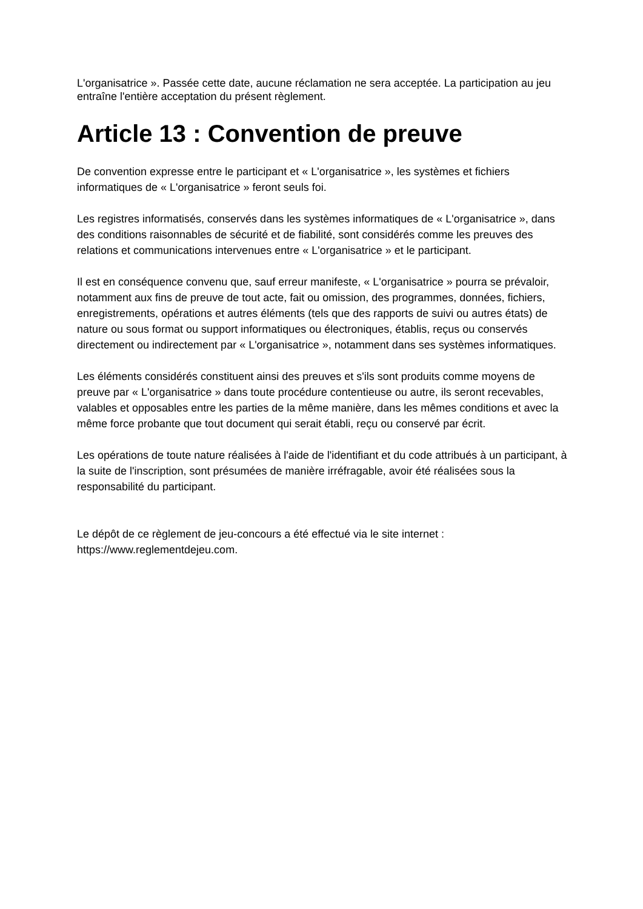L'organisatrice ». Passée cette date, aucune réclamation ne sera acceptée. La participation au jeu entraîne l'entière acceptation du présent règlement.
Article 13 : Convention de preuve
De convention expresse entre le participant et « L'organisatrice », les systèmes et fichiers informatiques de « L'organisatrice » feront seuls foi.
Les registres informatisés, conservés dans les systèmes informatiques de « L'organisatrice », dans des conditions raisonnables de sécurité et de fiabilité, sont considérés comme les preuves des relations et communications intervenues entre « L'organisatrice » et le participant.
Il est en conséquence convenu que, sauf erreur manifeste, « L'organisatrice » pourra se prévaloir, notamment aux fins de preuve de tout acte, fait ou omission, des programmes, données, fichiers, enregistrements, opérations et autres éléments (tels que des rapports de suivi ou autres états) de nature ou sous format ou support informatiques ou électroniques, établis, reçus ou conservés directement ou indirectement par « L'organisatrice », notamment dans ses systèmes informatiques.
Les éléments considérés constituent ainsi des preuves et s'ils sont produits comme moyens de preuve par « L'organisatrice » dans toute procédure contentieuse ou autre, ils seront recevables, valables et opposables entre les parties de la même manière, dans les mêmes conditions et avec la même force probante que tout document qui serait établi, reçu ou conservé par écrit.
Les opérations de toute nature réalisées à l'aide de l'identifiant et du code attribués à un participant, à la suite de l'inscription, sont présumées de manière irréfragable, avoir été réalisées sous la responsabilité du participant.
Le dépôt de ce règlement de jeu-concours a été effectué via le site internet : https://www.reglementdejeu.com.